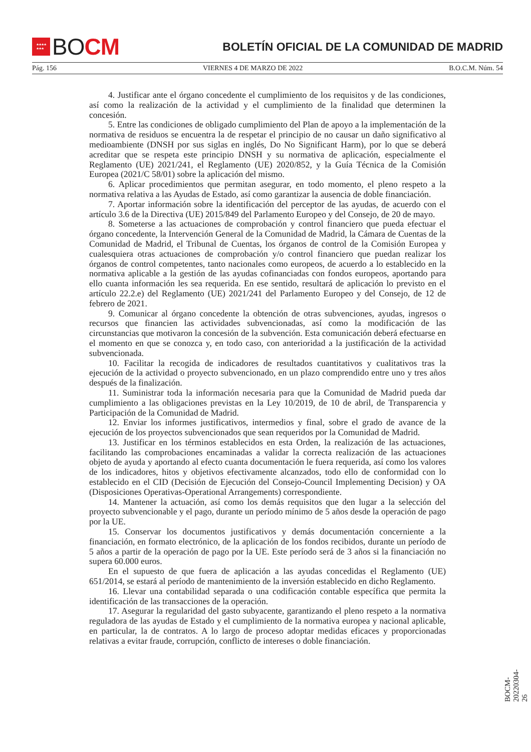★★★★
★★★ BO CM
BOLETÍN OFICIAL DE LA COMUNIDAD DE MADRID
Pág. 156 VIERNES 4 DE MARZO DE 2022 B.O.C.M. Núm. 54
4. Justificar ante el órgano concedente el cumplimiento de los requisitos y de las condiciones, así como la realización de la actividad y el cumplimiento de la finalidad que determinen la concesión.
5. Entre las condiciones de obligado cumplimiento del Plan de apoyo a la implementación de la normativa de residuos se encuentra la de respetar el principio de no causar un daño significativo al medioambiente (DNSH por sus siglas en inglés, Do No Significant Harm), por lo que se deberá acreditar que se respeta este principio DNSH y su normativa de aplicación, especialmente el Reglamento (UE) 2021/241, el Reglamento (UE) 2020/852, y la Guía Técnica de la Comisión Europea (2021/C 58/01) sobre la aplicación del mismo.
6. Aplicar procedimientos que permitan asegurar, en todo momento, el pleno respeto a la normativa relativa a las Ayudas de Estado, así como garantizar la ausencia de doble financiación.
7. Aportar información sobre la identificación del perceptor de las ayudas, de acuerdo con el artículo 3.6 de la Directiva (UE) 2015/849 del Parlamento Europeo y del Consejo, de 20 de mayo.
8. Someterse a las actuaciones de comprobación y control financiero que pueda efectuar el órgano concedente, la Intervención General de la Comunidad de Madrid, la Cámara de Cuentas de la Comunidad de Madrid, el Tribunal de Cuentas, los órganos de control de la Comisión Europea y cualesquiera otras actuaciones de comprobación y/o control financiero que puedan realizar los órganos de control competentes, tanto nacionales como europeos, de acuerdo a lo establecido en la normativa aplicable a la gestión de las ayudas cofinanciadas con fondos europeos, aportando para ello cuanta información les sea requerida. En ese sentido, resultará de aplicación lo previsto en el artículo 22.2.e) del Reglamento (UE) 2021/241 del Parlamento Europeo y del Consejo, de 12 de febrero de 2021.
9. Comunicar al órgano concedente la obtención de otras subvenciones, ayudas, ingresos o recursos que financien las actividades subvencionadas, así como la modificación de las circunstancias que motivaron la concesión de la subvención. Esta comunicación deberá efectuarse en el momento en que se conozca y, en todo caso, con anterioridad a la justificación de la actividad subvencionada.
10. Facilitar la recogida de indicadores de resultados cuantitativos y cualitativos tras la ejecución de la actividad o proyecto subvencionado, en un plazo comprendido entre uno y tres años después de la finalización.
11. Suministrar toda la información necesaria para que la Comunidad de Madrid pueda dar cumplimiento a las obligaciones previstas en la Ley 10/2019, de 10 de abril, de Transparencia y Participación de la Comunidad de Madrid.
12. Enviar los informes justificativos, intermedios y final, sobre el grado de avance de la ejecución de los proyectos subvencionados que sean requeridos por la Comunidad de Madrid.
13. Justificar en los términos establecidos en esta Orden, la realización de las actuaciones, facilitando las comprobaciones encaminadas a validar la correcta realización de las actuaciones objeto de ayuda y aportando al efecto cuanta documentación le fuera requerida, así como los valores de los indicadores, hitos y objetivos efectivamente alcanzados, todo ello de conformidad con lo establecido en el CID (Decisión de Ejecución del Consejo-Council Implementing Decision) y OA (Disposiciones Operativas-Operational Arrangements) correspondiente.
14. Mantener la actuación, así como los demás requisitos que den lugar a la selección del proyecto subvencionable y el pago, durante un período mínimo de 5 años desde la operación de pago por la UE.
15. Conservar los documentos justificativos y demás documentación concerniente a la financiación, en formato electrónico, de la aplicación de los fondos recibidos, durante un período de 5 años a partir de la operación de pago por la UE. Este período será de 3 años si la financiación no supera 60.000 euros.
En el supuesto de que fuera de aplicación a las ayudas concedidas el Reglamento (UE) 651/2014, se estará al período de mantenimiento de la inversión establecido en dicho Reglamento.
16. Llevar una contabilidad separada o una codificación contable específica que permita la identificación de las transacciones de la operación.
17. Asegurar la regularidad del gasto subyacente, garantizando el pleno respeto a la normativa reguladora de las ayudas de Estado y el cumplimiento de la normativa europea y nacional aplicable, en particular, la de contratos. A lo largo de proceso adoptar medidas eficaces y proporcionadas relativas a evitar fraude, corrupción, conflicto de intereses o doble financiación.
BOCM-20220304-26